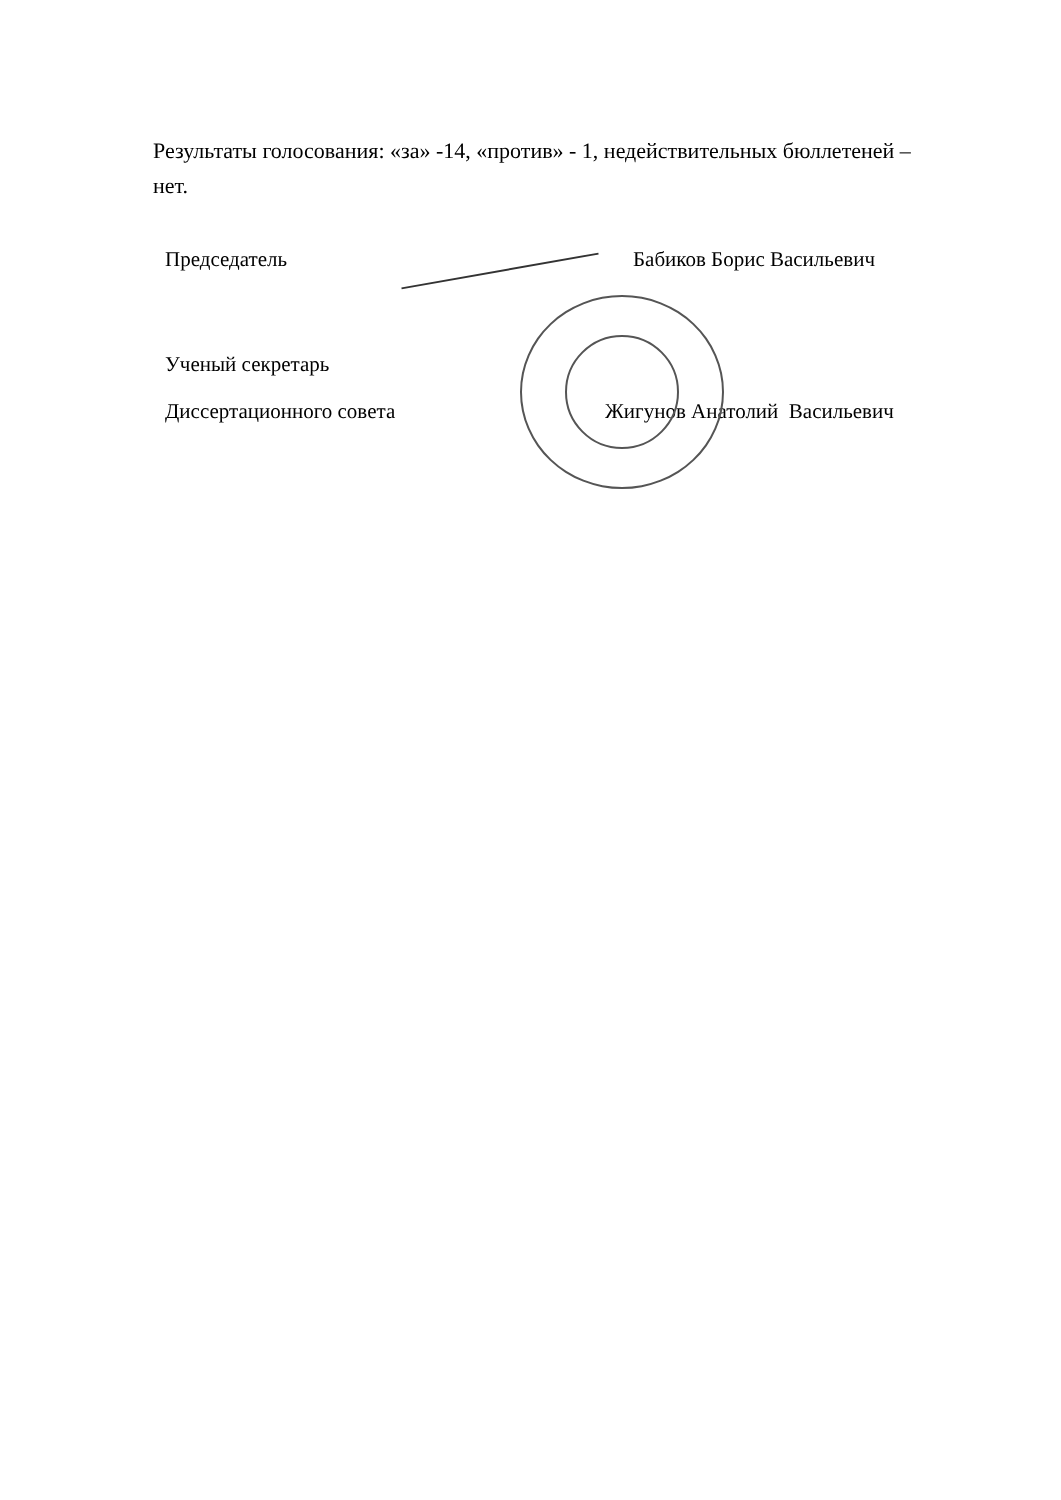Результаты голосования: «за» -14, «против» - 1, недействительных бюллетеней – нет.
Председатель Бабиков Борис Васильевич
Ученый секретарь
Диссертационного совета Жигунов Анатолий Васильевич